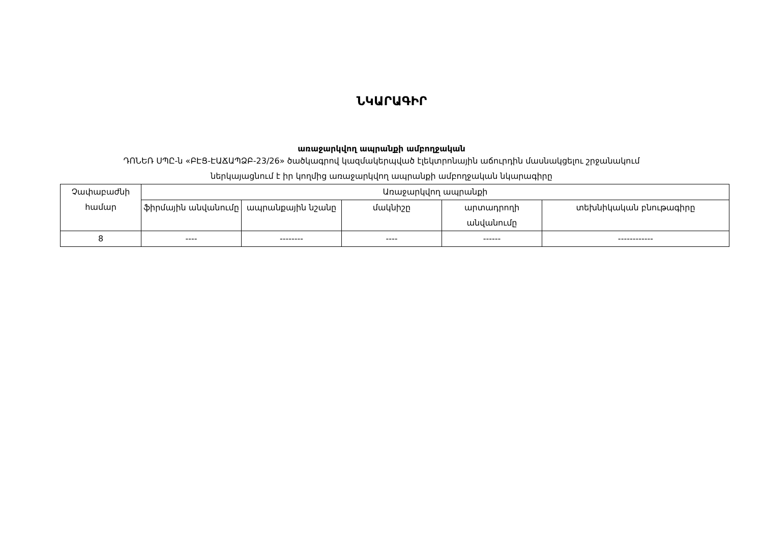ՆԿԱՐԱԳԻՐ
առաջարկվող ապրանքի ամբողջական
ԴՈՆԵՌ ՍՊԸ-ն «ԲԷՑ-ԷԱՃԱՊՁԲ-23/26» ծածկագրով կազմակերպված էլեկտրոնային աճուրդին մասնակցելու շրջանակում
ներկայացնում է իր կողմից առաջարկվող ապրանքի ամբողջական նկարագիրը
| Չափաբաժնի համար | Առաջարկվող ապրանքի | | | | |
| --- | --- | --- | --- | --- | --- |
| | ֆիրմային անվանումը | ապրանքային նշանը | մակնիշը | արտադրողի անվանումը | տեխնիկական բնութագիրը |
| 8 | ---- | -------- | ---- | ------ | ------------ |